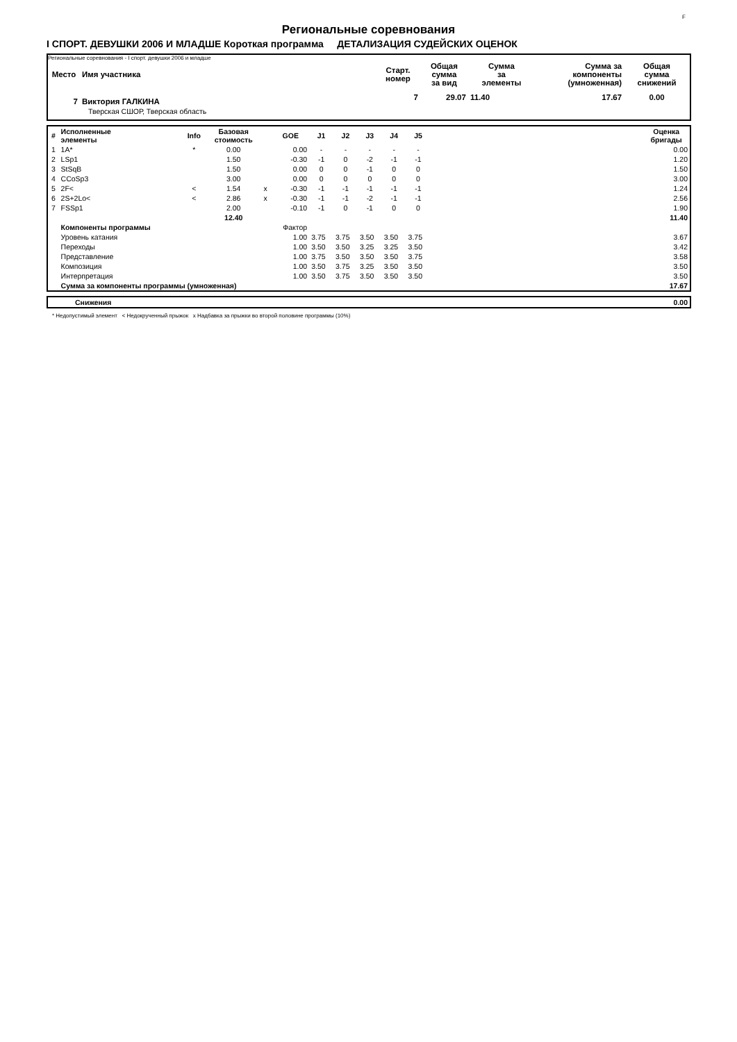F
Региональные соревнования
I СПОРТ. ДЕВУШКИ 2006 И МЛАДШЕ Короткая программа ДЕТАЛИЗАЦИЯ СУДЕЙСКИХ ОЦЕНОК
Региональные соревнования - I спорт. девушки 2006 и младше
| Место | Имя участника | Старт. номер | Общая сумма за вид | Сумма за элементы | Сумма за компоненты (умноженная) | Общая сумма снижений |
| --- | --- | --- | --- | --- | --- | --- |
| 7 | Виктория ГАЛКИНА | 7 | 29.07 | 11.40 | 17.67 | 0.00 |
| | Тверская СШОР, Тверская область | | | | | |
| # | Исполненные элементы | Info | Базовая стоимость | | GOE | J1 | J2 | J3 | J4 | J5 | | Оценка бригады |
| --- | --- | --- | --- | --- | --- | --- | --- | --- | --- | --- | --- | --- |
| 1 | 1A* | * | 0.00 | | 0.00 | - | - | - | - | - | | 0.00 |
| 2 | LSp1 | | 1.50 | | -0.30 | -1 | 0 | -2 | -1 | -1 | | 1.20 |
| 3 | StSqB | | 1.50 | | 0.00 | 0 | 0 | -1 | 0 | 0 | | 1.50 |
| 4 | CCoSp3 | | 3.00 | | 0.00 | 0 | 0 | 0 | 0 | 0 | | 3.00 |
| 5 | 2F< | < | 1.54 | x | -0.30 | -1 | -1 | -1 | -1 | -1 | | 1.24 |
| 6 | 2S+2Lo< | < | 2.86 | x | -0.30 | -1 | -1 | -2 | -1 | -1 | | 2.56 |
| 7 | FSSp1 | | 2.00 | | -0.10 | -1 | 0 | -1 | 0 | 0 | | 1.90 |
| | | | 12.40 | | | | | | | | | 11.40 |
| | Компоненты программы | | | | Фактор | | | | | | | |
| | Уровень катания | | | | 1.00 | 3.75 | 3.75 | 3.50 | 3.50 | 3.75 | | 3.67 |
| | Переходы | | | | 1.00 | 3.50 | 3.50 | 3.25 | 3.25 | 3.50 | | 3.42 |
| | Представление | | | | 1.00 | 3.75 | 3.50 | 3.50 | 3.50 | 3.75 | | 3.58 |
| | Композиция | | | | 1.00 | 3.50 | 3.75 | 3.25 | 3.50 | 3.50 | | 3.50 |
| | Интерпретация | | | | 1.00 | 3.50 | 3.75 | 3.50 | 3.50 | 3.50 | | 3.50 |
| | Сумма за компоненты программы (умноженная) | | | | | | | | | | | 17.67 |
| | Снижения | 0.00 |
* Недопустимый элемент < Недокрученный прыжок x Надбавка за прыжки во второй половине программы (10%)